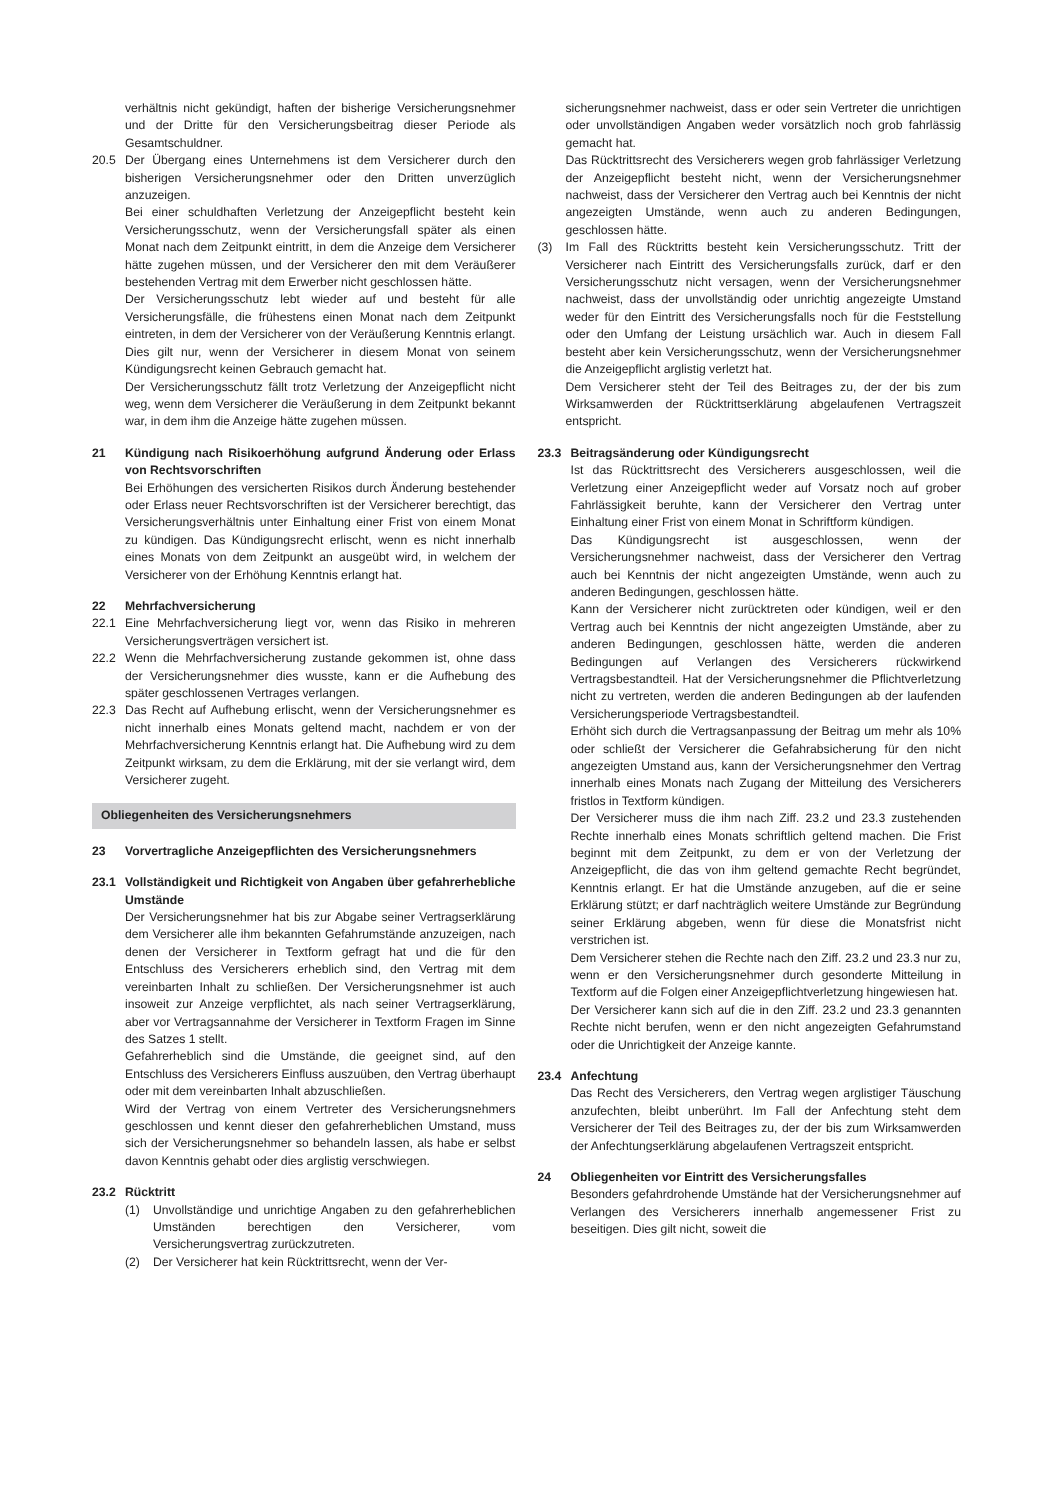verhältnis nicht gekündigt, haften der bisherige Versicherungsnehmer und der Dritte für den Versicherungsbeitrag dieser Periode als Gesamtschuldner.
20.5 Der Übergang eines Unternehmens ist dem Versicherer durch den bisherigen Versicherungsnehmer oder den Dritten unverzüglich anzuzeigen.
Bei einer schuldhaften Verletzung der Anzeigepflicht besteht kein Versicherungsschutz, wenn der Versicherungsfall später als einen Monat nach dem Zeitpunkt eintritt, in dem die Anzeige dem Versicherer hätte zugehen müssen, und der Versicherer den mit dem Veräußerer bestehenden Vertrag mit dem Erwerber nicht geschlossen hätte.
Der Versicherungsschutz lebt wieder auf und besteht für alle Versicherungsfälle, die frühestens einen Monat nach dem Zeitpunkt eintreten, in dem der Versicherer von der Veräußerung Kenntnis erlangt. Dies gilt nur, wenn der Versicherer in diesem Monat von seinem Kündigungsrecht keinen Gebrauch gemacht hat.
Der Versicherungsschutz fällt trotz Verletzung der Anzeigepflicht nicht weg, wenn dem Versicherer die Veräußerung in dem Zeitpunkt bekannt war, in dem ihm die Anzeige hätte zugehen müssen.
21 Kündigung nach Risikoerhöhung aufgrund Änderung oder Erlass von Rechtsvorschriften
Bei Erhöhungen des versicherten Risikos durch Änderung bestehender oder Erlass neuer Rechtsvorschriften ist der Versicherer berechtigt, das Versicherungsverhältnis unter Einhaltung einer Frist von einem Monat zu kündigen. Das Kündigungsrecht erlischt, wenn es nicht innerhalb eines Monats von dem Zeitpunkt an ausgeübt wird, in welchem der Versicherer von der Erhöhung Kenntnis erlangt hat.
22 Mehrfachversicherung
22.1 Eine Mehrfachversicherung liegt vor, wenn das Risiko in mehreren Versicherungsverträgen versichert ist.
22.2 Wenn die Mehrfachversicherung zustande gekommen ist, ohne dass der Versicherungsnehmer dies wusste, kann er die Aufhebung des später geschlossenen Vertrages verlangen.
22.3 Das Recht auf Aufhebung erlischt, wenn der Versicherungsnehmer es nicht innerhalb eines Monats geltend macht, nachdem er von der Mehrfachversicherung Kenntnis erlangt hat. Die Aufhebung wird zu dem Zeitpunkt wirksam, zu dem die Erklärung, mit der sie verlangt wird, dem Versicherer zugeht.
Obliegenheiten des Versicherungsnehmers
23 Vorvertragliche Anzeigepflichten des Versicherungsnehmers
23.1 Vollständigkeit und Richtigkeit von Angaben über gefahrerhebliche Umstände
Der Versicherungsnehmer hat bis zur Abgabe seiner Vertragserklärung dem Versicherer alle ihm bekannten Gefahrumstände anzuzeigen, nach denen der Versicherer in Textform gefragt hat und die für den Entschluss des Versicherers erheblich sind, den Vertrag mit dem vereinbarten Inhalt zu schließen. Der Versicherungsnehmer ist auch insoweit zur Anzeige verpflichtet, als nach seiner Vertragserklärung, aber vor Vertragsannahme der Versicherer in Textform Fragen im Sinne des Satzes 1 stellt.
Gefahrerheblich sind die Umstände, die geeignet sind, auf den Entschluss des Versicherers Einfluss auszuüben, den Vertrag überhaupt oder mit dem vereinbarten Inhalt abzuschließen.
Wird der Vertrag von einem Vertreter des Versicherungsnehmers geschlossen und kennt dieser den gefahrerheblichen Umstand, muss sich der Versicherungsnehmer so behandeln lassen, als habe er selbst davon Kenntnis gehabt oder dies arglistig verschwiegen.
23.2 Rücktritt
(1) Unvollständige und unrichtige Angaben zu den gefahrerheblichen Umständen berechtigen den Versicherer, vom Versicherungsvertrag zurückzutreten.
(2) Der Versicherer hat kein Rücktrittsrecht, wenn der Ver-
sicherungsnehmer nachweist, dass er oder sein Vertreter die unrichtigen oder unvollständigen Angaben weder vorsätzlich noch grob fahrlässig gemacht hat.
Das Rücktrittsrecht des Versicherers wegen grob fahrlässiger Verletzung der Anzeigepflicht besteht nicht, wenn der Versicherungsnehmer nachweist, dass der Versicherer den Vertrag auch bei Kenntnis der nicht angezeigten Umstände, wenn auch zu anderen Bedingungen, geschlossen hätte.
(3) Im Fall des Rücktritts besteht kein Versicherungsschutz. Tritt der Versicherer nach Eintritt des Versicherungsfalls zurück, darf er den Versicherungsschutz nicht versagen, wenn der Versicherungsnehmer nachweist, dass der unvollständig oder unrichtig angezeigte Umstand weder für den Eintritt des Versicherungsfalls noch für die Feststellung oder den Umfang der Leistung ursächlich war. Auch in diesem Fall besteht aber kein Versicherungsschutz, wenn der Versicherungsnehmer die Anzeigepflicht arglistig verletzt hat.
Dem Versicherer steht der Teil des Beitrages zu, der der bis zum Wirksamwerden der Rücktrittserklärung abgelaufenen Vertragszeit entspricht.
23.3 Beitragsänderung oder Kündigungsrecht
Ist das Rücktrittsrecht des Versicherers ausgeschlossen, weil die Verletzung einer Anzeigepflicht weder auf Vorsatz noch auf grober Fahrlässigkeit beruhte, kann der Versicherer den Vertrag unter Einhaltung einer Frist von einem Monat in Schriftform kündigen.
Das Kündigungsrecht ist ausgeschlossen, wenn der Versicherungsnehmer nachweist, dass der Versicherer den Vertrag auch bei Kenntnis der nicht angezeigten Umstände, wenn auch zu anderen Bedingungen, geschlossen hätte.
Kann der Versicherer nicht zurücktreten oder kündigen, weil er den Vertrag auch bei Kenntnis der nicht angezeigten Umstände, aber zu anderen Bedingungen, geschlossen hätte, werden die anderen Bedingungen auf Verlangen des Versicherers rückwirkend Vertragsbestandteil. Hat der Versicherungsnehmer die Pflichtverletzung nicht zu vertreten, werden die anderen Bedingungen ab der laufenden Versicherungsperiode Vertragsbestandteil.
Erhöht sich durch die Vertragsanpassung der Beitrag um mehr als 10% oder schließt der Versicherer die Gefahrabsicherung für den nicht angezeigten Umstand aus, kann der Versicherungsnehmer den Vertrag innerhalb eines Monats nach Zugang der Mitteilung des Versicherers fristlos in Textform kündigen.
Der Versicherer muss die ihm nach Ziff. 23.2 und 23.3 zustehenden Rechte innerhalb eines Monats schriftlich geltend machen. Die Frist beginnt mit dem Zeitpunkt, zu dem er von der Verletzung der Anzeigepflicht, die das von ihm geltend gemachte Recht begründet, Kenntnis erlangt. Er hat die Umstände anzugeben, auf die er seine Erklärung stützt; er darf nachträglich weitere Umstände zur Begründung seiner Erklärung abgeben, wenn für diese die Monatsfrist nicht verstrichen ist.
Dem Versicherer stehen die Rechte nach den Ziff. 23.2 und 23.3 nur zu, wenn er den Versicherungsnehmer durch gesonderte Mitteilung in Textform auf die Folgen einer Anzeigepflichtverletzung hingewiesen hat.
Der Versicherer kann sich auf die in den Ziff. 23.2 und 23.3 genannten Rechte nicht berufen, wenn er den nicht angezeigten Gefahrumstand oder die Unrichtigkeit der Anzeige kannte.
23.4 Anfechtung
Das Recht des Versicherers, den Vertrag wegen arglistiger Täuschung anzufechten, bleibt unberührt. Im Fall der Anfechtung steht dem Versicherer der Teil des Beitrages zu, der der bis zum Wirksamwerden der Anfechtungserklärung abgelaufenen Vertragszeit entspricht.
24 Obliegenheiten vor Eintritt des Versicherungsfalles
Besonders gefahrdrohende Umstände hat der Versicherungsnehmer auf Verlangen des Versicherers innerhalb angemessener Frist zu beseitigen. Dies gilt nicht, soweit die